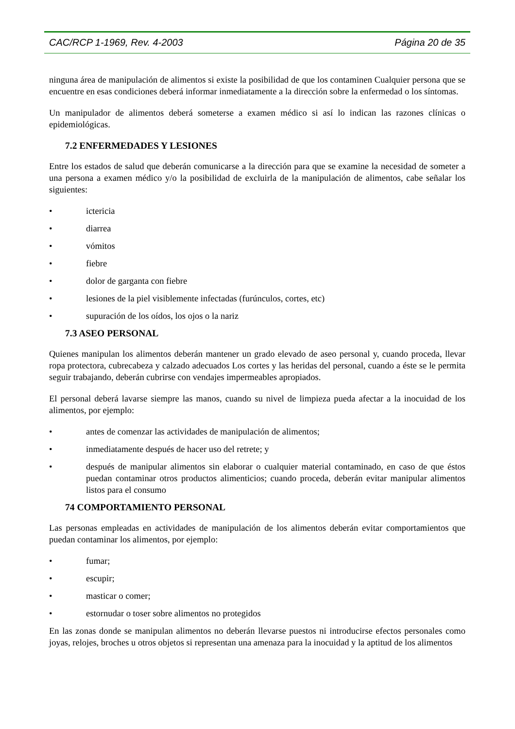CAC/RCP 1-1969, Rev. 4-2003 Página 20 de 35
ninguna área de manipulación de alimentos si existe la posibilidad de que los contaminen Cualquier persona que se encuentre en esas condiciones deberá informar inmediatamente a la dirección sobre la enfermedad o los síntomas.
Un manipulador de alimentos deberá someterse a examen médico si así lo indican las razones clínicas o epidemiológicas.
7.2 ENFERMEDADES Y LESIONES
Entre los estados de salud que deberán comunicarse a la dirección para que se examine la necesidad de someter a una persona a examen médico y/o la posibilidad de excluirla de la manipulación de alimentos, cabe señalar los siguientes:
• ictericia
• diarrea
• vómitos
• fiebre
• dolor de garganta con fiebre
• lesiones de la piel visiblemente infectadas (furúnculos, cortes, etc)
• supuración de los oídos, los ojos o la nariz
7.3 ASEO PERSONAL
Quienes manipulan los alimentos deberán mantener un grado elevado de aseo personal y, cuando proceda, llevar ropa protectora, cubrecabeza y calzado adecuados Los cortes y las heridas del personal, cuando a éste se le permita seguir trabajando, deberán cubrirse con vendajes impermeables apropiados.
El personal deberá lavarse siempre las manos, cuando su nivel de limpieza pueda afectar a la inocuidad de los alimentos, por ejemplo:
• antes de comenzar las actividades de manipulación de alimentos;
• inmediatamente después de hacer uso del retrete; y
• después de manipular alimentos sin elaborar o cualquier material contaminado, en caso de que éstos puedan contaminar otros productos alimenticios; cuando proceda, deberán evitar manipular alimentos listos para el consumo
74 COMPORTAMIENTO PERSONAL
Las personas empleadas en actividades de manipulación de los alimentos deberán evitar comportamientos que puedan contaminar los alimentos, por ejemplo:
• fumar;
• escupir;
• masticar o comer;
• estornudar o toser sobre alimentos no protegidos
En las zonas donde se manipulan alimentos no deberán llevarse puestos ni introducirse efectos personales como joyas, relojes, broches u otros objetos si representan una amenaza para la inocuidad y la aptitud de los alimentos